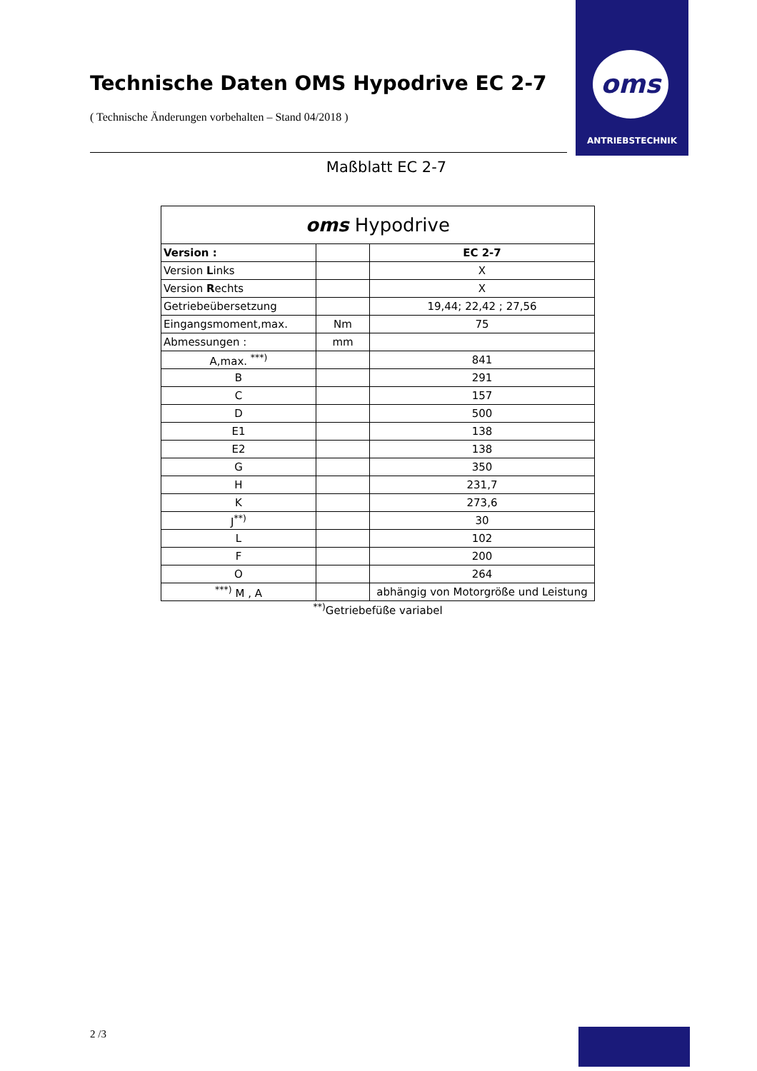oms
ANTRIEBSTECHNIK
Technische Daten OMS Hypodrive EC 2-7
( Technische Änderungen vorbehalten – Stand 04/2018 )
Maßblatt EC 2-7
| oms Hypodrive | | |
| Version : | | EC 2-7 |
| Version L inks | | X |
| Version R echts | | X |
| Getriebeübersetzung | | 19,44; 22,42 ; 27,56 |
| Eingangsmoment,max. | Nm | 75 |
| Abmessungen : | mm | |
| A,max. <sup>***)</sup> | | 841 |
| B | | 291 |
| C | | 157 |
| D | | 500 |
| E1 | | 138 |
| E2 | | 138 |
| G | | 350 |
| H | | 231,7 |
| K | | 273,6 |
| J<sup>**)</sup> | | 30 |
| L | | 102 |
| F | | 200 |
| O | | 264 |
| <sup>***)</sup> M , A | | abhängig von Motorgröße und Leistung |
<sup>**)</sup> Getriebefüße variabel
2 /3